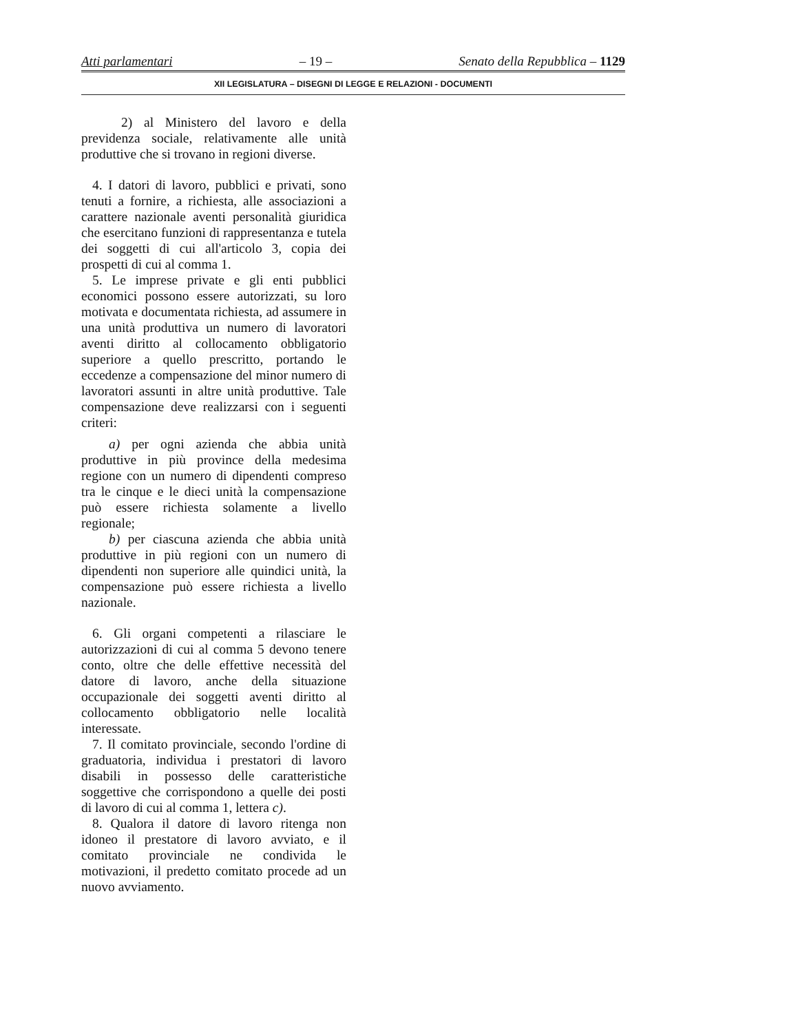Atti parlamentari – 19 – Senato della Repubblica – 1129
XII LEGISLATURA – DISEGNI DI LEGGE E RELAZIONI - DOCUMENTI
2) al Ministero del lavoro e della previdenza sociale, relativamente alle unità produttive che si trovano in regioni diverse.
4. I datori di lavoro, pubblici e privati, sono tenuti a fornire, a richiesta, alle associazioni a carattere nazionale aventi personalità giuridica che esercitano funzioni di rappresentanza e tutela dei soggetti di cui all'articolo 3, copia dei prospetti di cui al comma 1.
5. Le imprese private e gli enti pubblici economici possono essere autorizzati, su loro motivata e documentata richiesta, ad assumere in una unità produttiva un numero di lavoratori aventi diritto al collocamento obbligatorio superiore a quello prescritto, portando le eccedenze a compensazione del minor numero di lavoratori assunti in altre unità produttive. Tale compensazione deve realizzarsi con i seguenti criteri:
a) per ogni azienda che abbia unità produttive in più province della medesima regione con un numero di dipendenti compreso tra le cinque e le dieci unità la compensazione può essere richiesta solamente a livello regionale;
b) per ciascuna azienda che abbia unità produttive in più regioni con un numero di dipendenti non superiore alle quindici unità, la compensazione può essere richiesta a livello nazionale.
6. Gli organi competenti a rilasciare le autorizzazioni di cui al comma 5 devono tenere conto, oltre che delle effettive necessità del datore di lavoro, anche della situazione occupazionale dei soggetti aventi diritto al collocamento obbligatorio nelle località interessate.
7. Il comitato provinciale, secondo l'ordine di graduatoria, individua i prestatori di lavoro disabili in possesso delle caratteristiche soggettive che corrispondono a quelle dei posti di lavoro di cui al comma 1, lettera c).
8. Qualora il datore di lavoro ritenga non idoneo il prestatore di lavoro avviato, e il comitato provinciale ne condivida le motivazioni, il predetto comitato procede ad un nuovo avviamento.